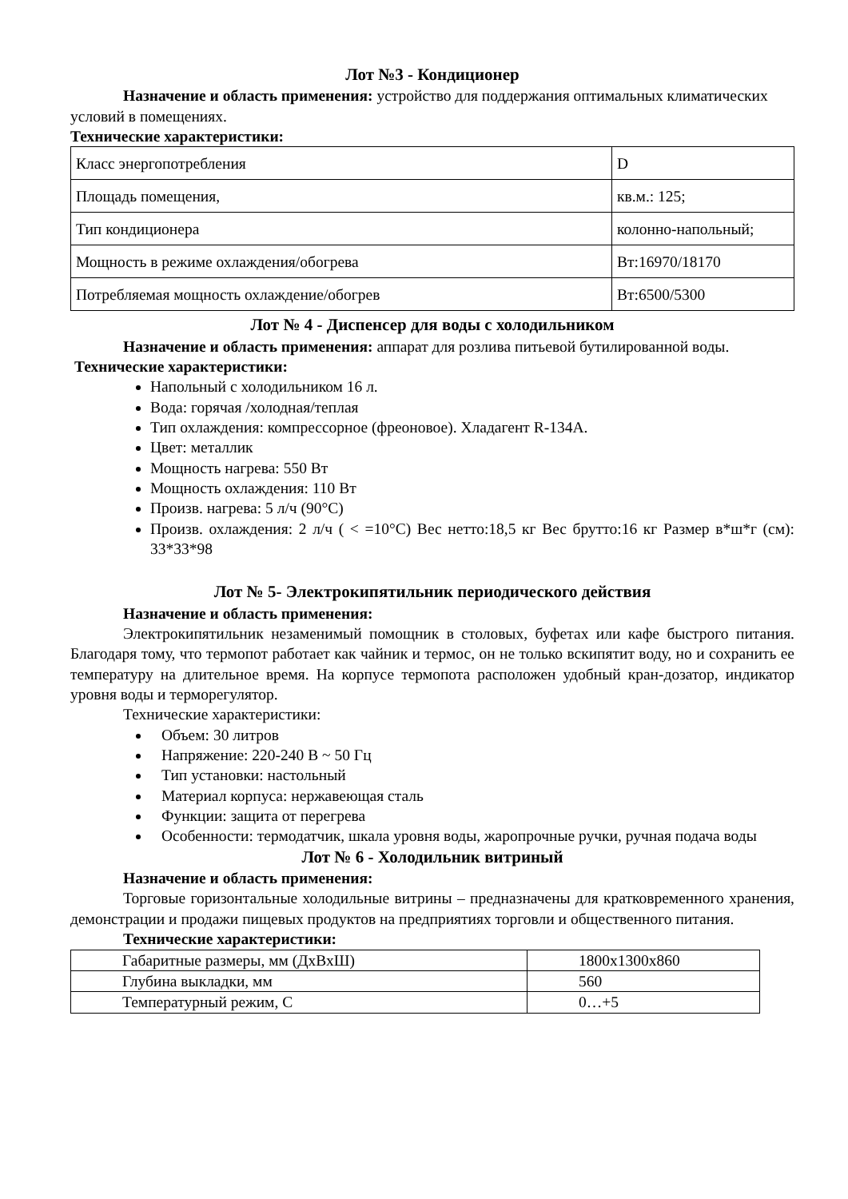Лот №3 - Кондиционер
Назначение и область применения: устройство для поддержания оптимальных климатических условий в помещениях.
Технические характеристики:
| Класс энергопотребления | D |
| Площадь помещения, | кв.м.: 125; |
| Тип кондиционера | колонно-напольный; |
| Мощность в режиме охлаждения/обогрева | Вт:16970/18170 |
| Потребляемая мощность охлаждение/обогрев | Вт:6500/5300 |
Лот № 4 - Диспенсер для воды с холодильником
Назначение и область применения: аппарат для розлива питьевой бутилированной воды.
Технические характеристики:
Напольный с холодильником 16 л.
Вода: горячая /холодная/теплая
Тип охлаждения: компрессорное (фреоновое). Хладагент R-134A.
Цвет: металлик
Мощность нагрева: 550 Вт
Мощность охлаждения: 110 Вт
Произв. нагрева: 5 л/ч (90°С)
Произв. охлаждения: 2 л/ч ( < =10°С) Вес нетто:18,5 кг Вес брутто:16 кг Размер в*ш*г (см): 33*33*98
Лот № 5- Электрокипятильник периодического действия
Назначение и область применения:
Электрокипятильник незаменимый помощник в столовых, буфетах или кафе быстрого питания. Благодаря тому, что термопот работает как чайник и термос, он не только вскипятит воду, но и сохранить ее температуру на длительное время. На корпусе термопота расположен удобный кран-дозатор, индикатор уровня воды и терморегулятор.
Технические характеристики:
Объем: 30 литров
Напряжение: 220-240 В ~ 50 Гц
Тип установки: настольный
Материал корпуса: нержавеющая сталь
Функции: защита от перегрева
Особенности: термодатчик, шкала уровня воды, жаропрочные ручки, ручная подача воды
Лот № 6 - Холодильник витриный
Назначение и область применения:
Торговые горизонтальные холодильные витрины – предназначены для кратковременного хранения, демонстрации и продажи пищевых продуктов на предприятиях торговли и общественного питания.
Технические характеристики:
| Габаритные размеры, мм (ДхВхШ) | 1800x1300x860 |
| Глубина выкладки, мм | 560 |
| Температурный режим, С | 0…+5 |